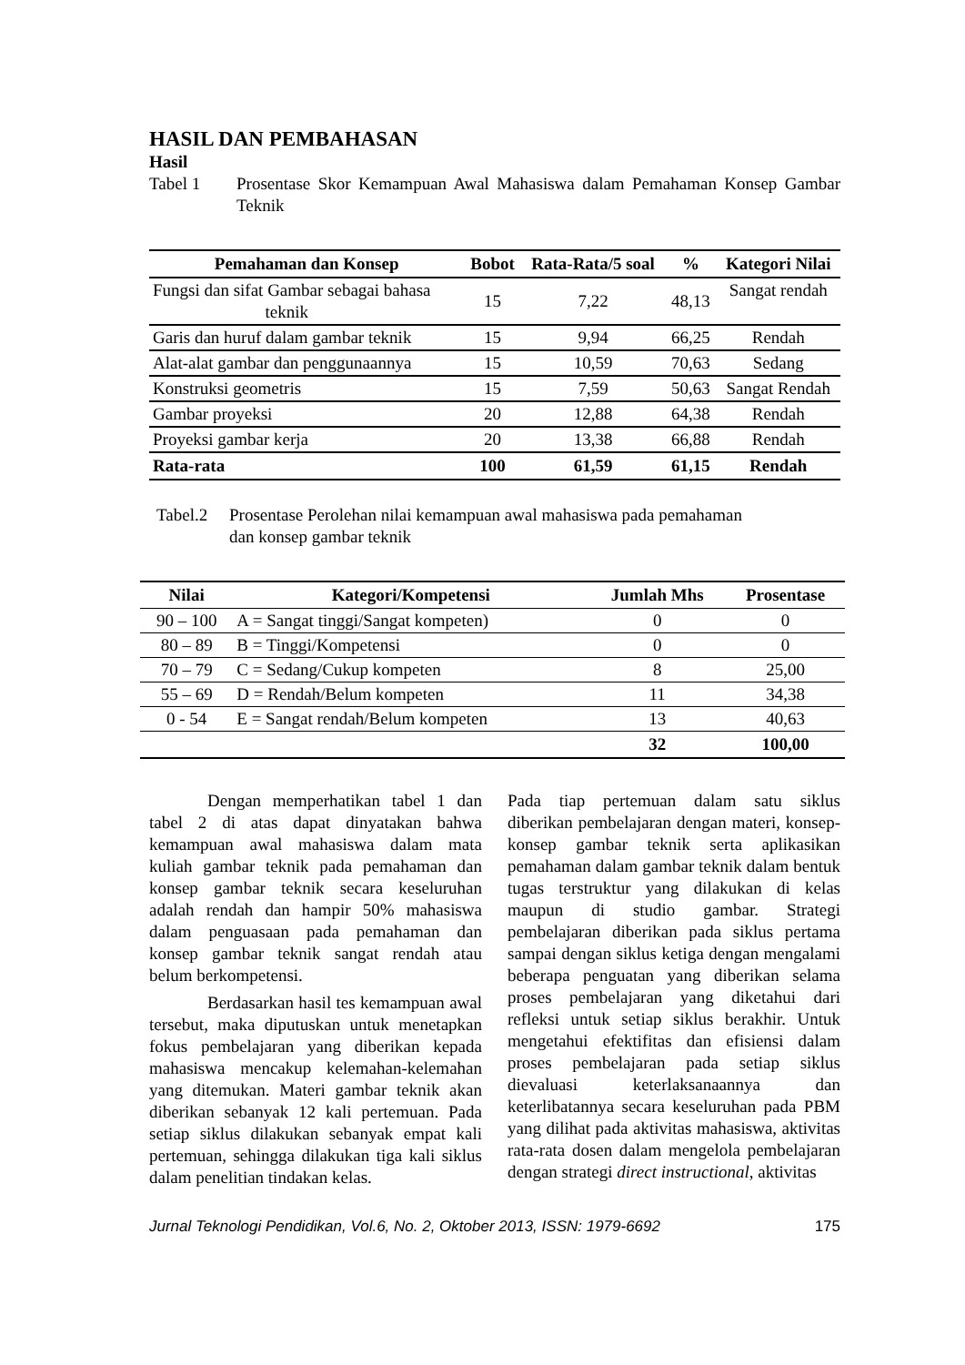HASIL DAN PEMBAHASAN
Hasil
Tabel 1 Prosentase Skor Kemampuan Awal Mahasiswa dalam Pemahaman Konsep Gambar Teknik
| Pemahaman dan Konsep | Bobot | Rata-Rata/5 soal | % | Kategori Nilai |
| --- | --- | --- | --- | --- |
| Fungsi dan sifat Gambar sebagai bahasa teknik | 15 | 7,22 | 48,13 | Sangat rendah |
| Garis dan huruf dalam gambar teknik | 15 | 9,94 | 66,25 | Rendah |
| Alat-alat gambar dan penggunaannya | 15 | 10,59 | 70,63 | Sedang |
| Konstruksi geometris | 15 | 7,59 | 50,63 | Sangat Rendah |
| Gambar proyeksi | 20 | 12,88 | 64,38 | Rendah |
| Proyeksi gambar kerja | 20 | 13,38 | 66,88 | Rendah |
| Rata-rata | 100 | 61,59 | 61,15 | Rendah |
Tabel.2 Prosentase Perolehan nilai kemampuan awal mahasiswa pada pemahaman
dan konsep gambar teknik
| Nilai | Kategori/Kompetensi | Jumlah Mhs | Prosentase |
| --- | --- | --- | --- |
| 90 – 100 | A = Sangat tinggi/Sangat kompeten) | 0 | 0 |
| 80 – 89 | B = Tinggi/Kompetensi | 0 | 0 |
| 70 – 79 | C = Sedang/Cukup kompeten | 8 | 25,00 |
| 55 – 69 | D = Rendah/Belum kompeten | 11 | 34,38 |
| 0 - 54 | E = Sangat rendah/Belum kompeten | 13 | 40,63 |
| | | 32 | 100,00 |
Dengan memperhatikan tabel 1 dan tabel 2 di atas dapat dinyatakan bahwa kemampuan awal mahasiswa dalam mata kuliah gambar teknik pada pemahaman dan konsep gambar teknik secara keseluruhan adalah rendah dan hampir 50% mahasiswa dalam penguasaan pada pemahaman dan konsep gambar teknik sangat rendah atau belum berkompetensi.
Berdasarkan hasil tes kemampuan awal tersebut, maka diputuskan untuk menetapkan fokus pembelajaran yang diberikan kepada mahasiswa mencakup kelemahan-kelemahan yang ditemukan. Materi gambar teknik akan diberikan sebanyak 12 kali pertemuan. Pada setiap siklus dilakukan sebanyak empat kali pertemuan, sehingga dilakukan tiga kali siklus dalam penelitian tindakan kelas.
Pada tiap pertemuan dalam satu siklus diberikan pembelajaran dengan materi, konsep-konsep gambar teknik serta aplikasikan pemahaman dalam gambar teknik dalam bentuk tugas terstruktur yang dilakukan di kelas maupun di studio gambar. Strategi pembelajaran diberikan pada siklus pertama sampai dengan siklus ketiga dengan mengalami beberapa penguatan yang diberikan selama proses pembelajaran yang diketahui dari refleksi untuk setiap siklus berakhir. Untuk mengetahui efektifitas dan efisiensi dalam proses pembelajaran pada setiap siklus dievaluasi keterlaksanaannya dan keterlibatannya secara keseluruhan pada PBM yang dilihat pada aktivitas mahasiswa, aktivitas rata-rata dosen dalam mengelola pembelajaran dengan strategi direct instructional, aktivitas
Jurnal Teknologi Pendidikan, Vol.6, No. 2, Oktober 2013, ISSN: 1979-6692 175